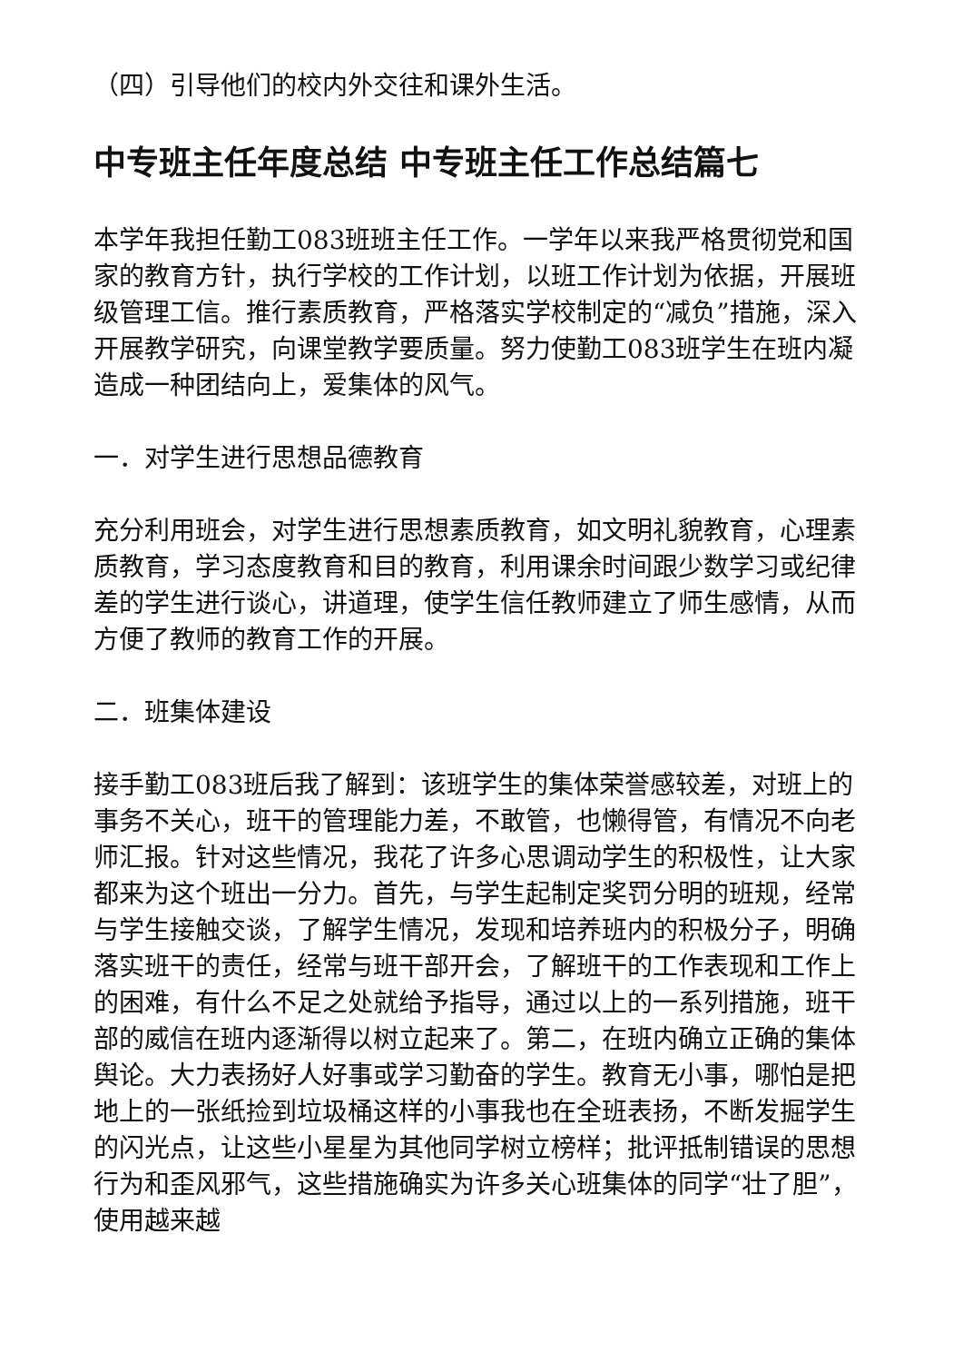（四）引导他们的校内外交往和课外生活。
中专班主任年度总结 中专班主任工作总结篇七
本学年我担任勤工083班班主任工作。一学年以来我严格贯彻党和国家的教育方针，执行学校的工作计划，以班工作计划为依据，开展班级管理工信。推行素质教育，严格落实学校制定的“减负”措施，深入开展教学研究，向课堂教学要质量。努力使勤工083班学生在班内凝造成一种团结向上，爱集体的风气。
一．对学生进行思想品德教育
充分利用班会，对学生进行思想素质教育，如文明礼貌教育，心理素质教育，学习态度教育和目的教育，利用课余时间跟少数学习或纪律差的学生进行谈心，讲道理，使学生信任教师建立了师生感情，从而方便了教师的教育工作的开展。
二．班集体建设
接手勤工083班后我了解到：该班学生的集体荣誉感较差，对班上的事务不关心，班干的管理能力差，不敢管，也懒得管，有情况不向老师汇报。针对这些情况，我花了许多心思调动学生的积极性，让大家都来为这个班出一分力。首先，与学生起制定奖罚分明的班规，经常与学生接触交谈，了解学生情况，发现和培养班内的积极分子，明确落实班干的责任，经常与班干部开会，了解班干的工作表现和工作上的困难，有什么不足之处就给予指导，通过以上的一系列措施，班干部的威信在班内逐渐得以树立起来了。第二，在班内确立正确的集体舆论。大力表扬好人好事或学习勤奋的学生。教育无小事，哪怕是把地上的一张纸捡到垃圾桶这样的小事我也在全班表扬，不断发掘学生的闪光点，让这些小星星为其他同学树立榜样；批评抵制错误的思想行为和歪风邪气，这些措施确实为许多关心班集体的同学“壮了胆”，使用越来越